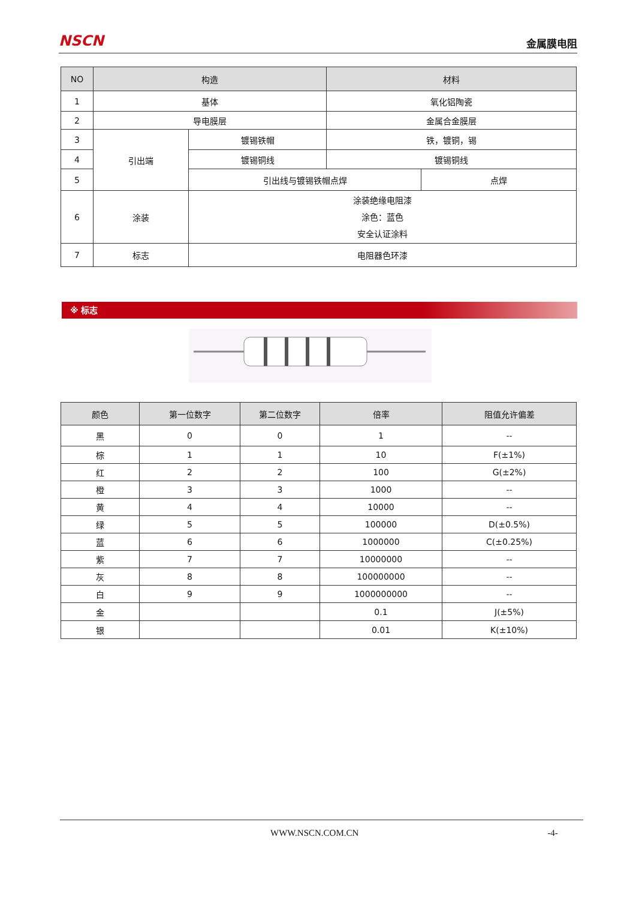NSCN
金属膜电阻
| NO | 构造 | | 材料 | |
| --- | --- | --- | --- | --- |
| 1 | 基体 | | 氧化铝陶瓷 | |
| 2 | 导电膜层 | | 金属合金膜层 | |
| 3 | 引出端 | 镀锡铁帽 | 铁，镀铜，锡 | |
| 4 | | 镀锡铜线 | 镀锡铜线 | |
| 5 | | 引出线与镀锡铁帽点焊 | | 点焊 |
| 6 | 涂装 | 涂装绝缘电阻漆 涂色：蓝色 安全认证涂料 | | |
| 7 | 标志 | 电阻器色环漆 | | |
※ 标志
| 颜色 | 第一位数字 | 第二位数字 | 倍率 | 阻值允许偏差 |
| --- | --- | --- | --- | --- |
| 黑 | 0 | 0 | 1 | -- |
| 棕 | 1 | 1 | 10 | F(±1%) |
| 红 | 2 | 2 | 100 | G(±2%) |
| 橙 | 3 | 3 | 1000 | -- |
| 黄 | 4 | 4 | 10000 | -- |
| 绿 | 5 | 5 | 100000 | D(±0.5%) |
| 蓝 | 6 | 6 | 1000000 | C(±0.25%) |
| 紫 | 7 | 7 | 10000000 | -- |
| 灰 | 8 | 8 | 100000000 | -- |
| 白 | 9 | 9 | 1000000000 | -- |
| 金 | | | 0.1 | J(±5%) |
| 银 | | | 0.01 | K(±10%) |
WWW.NSCN.COM.CN -4-